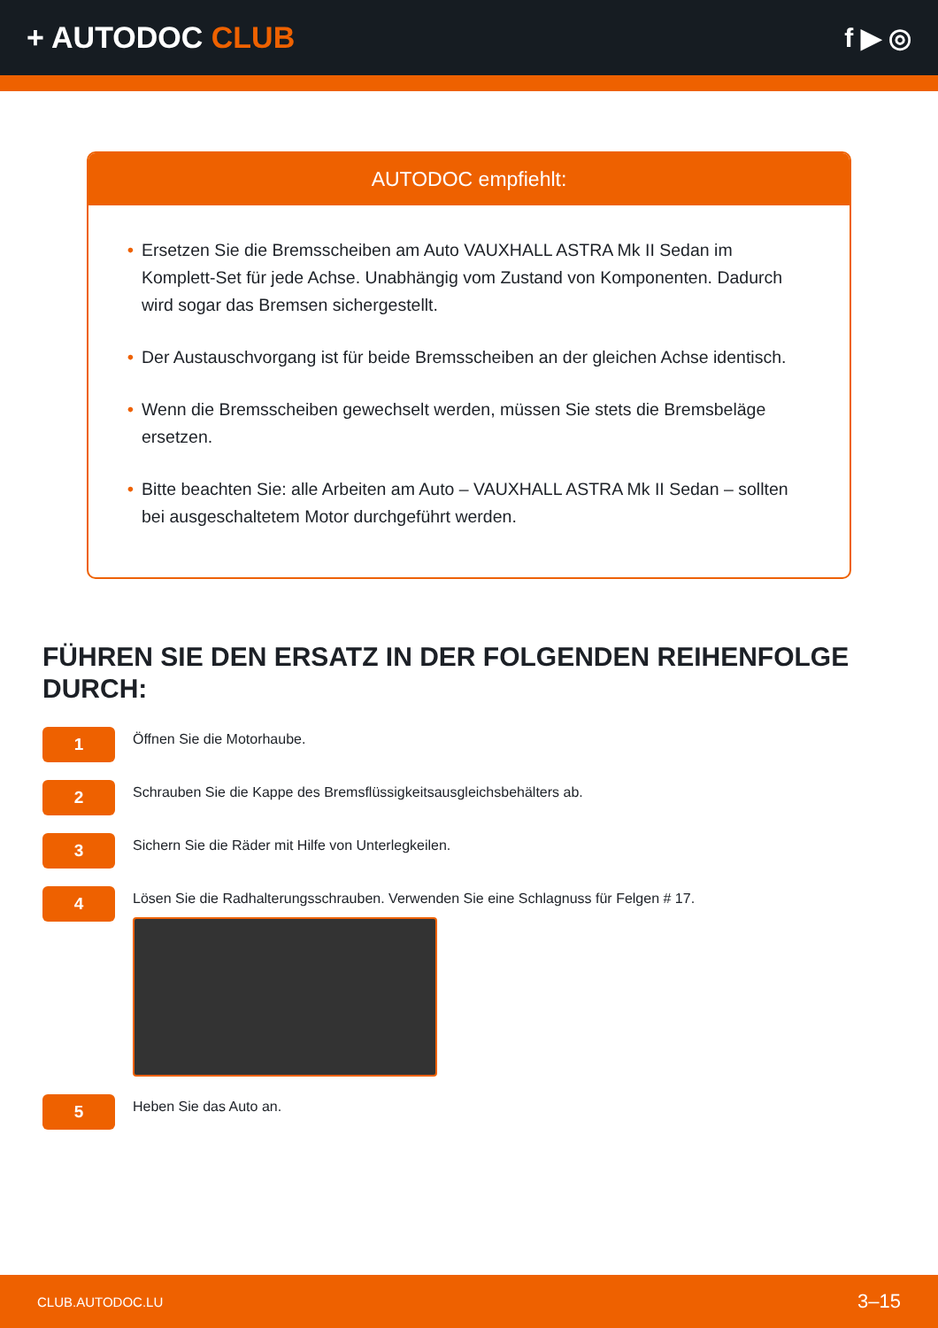+ AUTODOC CLUB f ▶ ◎
AUTODOC empfiehlt:
• Ersetzen Sie die Bremsscheiben am Auto VAUXHALL ASTRA Mk II Sedan im Komplett-Set für jede Achse. Unabhängig vom Zustand von Komponenten. Dadurch wird sogar das Bremsen sichergestellt.
• Der Austauschvorgang ist für beide Bremsscheiben an der gleichen Achse identisch.
• Wenn die Bremsscheiben gewechselt werden, müssen Sie stets die Bremsbeläge ersetzen.
• Bitte beachten Sie: alle Arbeiten am Auto – VAUXHALL ASTRA Mk II Sedan – sollten bei ausgeschaltetem Motor durchgeführt werden.
FÜHREN SIE DEN ERSATZ IN DER FOLGENDEN REIHENFOLGE DURCH:
1
Öffnen Sie die Motorhaube.
2
Schrauben Sie die Kappe des Bremsflüssigkeitsausgleichsbehälters ab.
3
Sichern Sie die Räder mit Hilfe von Unterlegkeilen.
4
Lösen Sie die Radhalterungsschrauben. Verwenden Sie eine Schlagnuss für Felgen # 17.
5
Heben Sie das Auto an.
CLUB.AUTODOC.LU 3–15